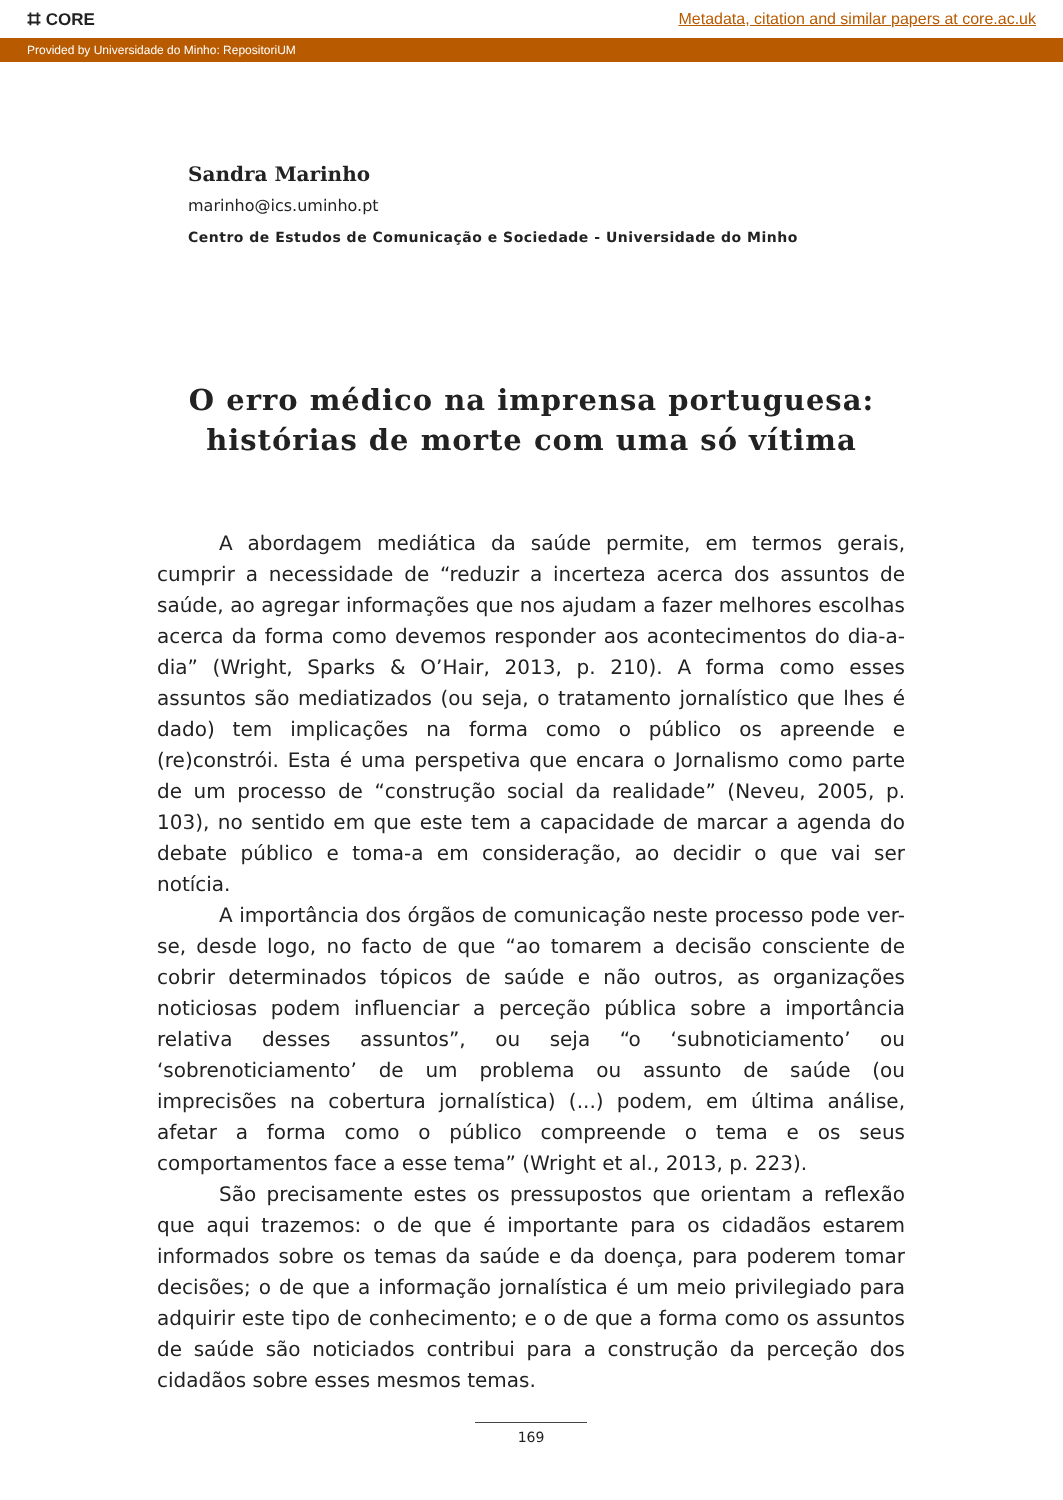⌗ CORE Metadata, citation and similar papers at core.ac.uk
Provided by Universidade do Minho: RepositoriUM
Sandra Marinho
marinho@ics.uminho.pt
Centro de Estudos de Comunicação e Sociedade - Universidade do Minho
O erro médico na imprensa portuguesa:
histórias de morte com uma só vítima
A abordagem mediática da saúde permite, em termos gerais, cumprir a necessidade de “reduzir a incerteza acerca dos assuntos de saúde, ao agregar informações que nos ajudam a fazer melhores escolhas acerca da forma como devemos responder aos acontecimentos do dia-a-dia” (Wright, Sparks & O’Hair, 2013, p. 210). A forma como esses assuntos são mediatizados (ou seja, o tratamento jornalístico que lhes é dado) tem implicações na forma como o público os apreende e (re)constrói. Esta é uma perspetiva que encara o Jornalismo como parte de um processo de “construção social da realidade” (Neveu, 2005, p. 103), no sentido em que este tem a capacidade de marcar a agenda do debate público e toma-a em consideração, ao decidir o que vai ser notícia.
A importância dos órgãos de comunicação neste processo pode ver-se, desde logo, no facto de que “ao tomarem a decisão consciente de cobrir determinados tópicos de saúde e não outros, as organizações noticiosas podem influenciar a perceção pública sobre a importância relativa desses assuntos”, ou seja “o ‘subnoticiamento’ ou ‘sobrenoticiamento’ de um problema ou assunto de saúde (ou imprecisões na cobertura jornalística) (...) podem, em última análise, afetar a forma como o público compreende o tema e os seus comportamentos face a esse tema” (Wright et al., 2013, p. 223).
São precisamente estes os pressupostos que orientam a reflexão que aqui trazemos: o de que é importante para os cidadãos estarem informados sobre os temas da saúde e da doença, para poderem tomar decisões; o de que a informação jornalística é um meio privilegiado para adquirir este tipo de conhecimento; e o de que a forma como os assuntos de saúde são noticiados contribui para a construção da perceção dos cidadãos sobre esses mesmos temas.
169